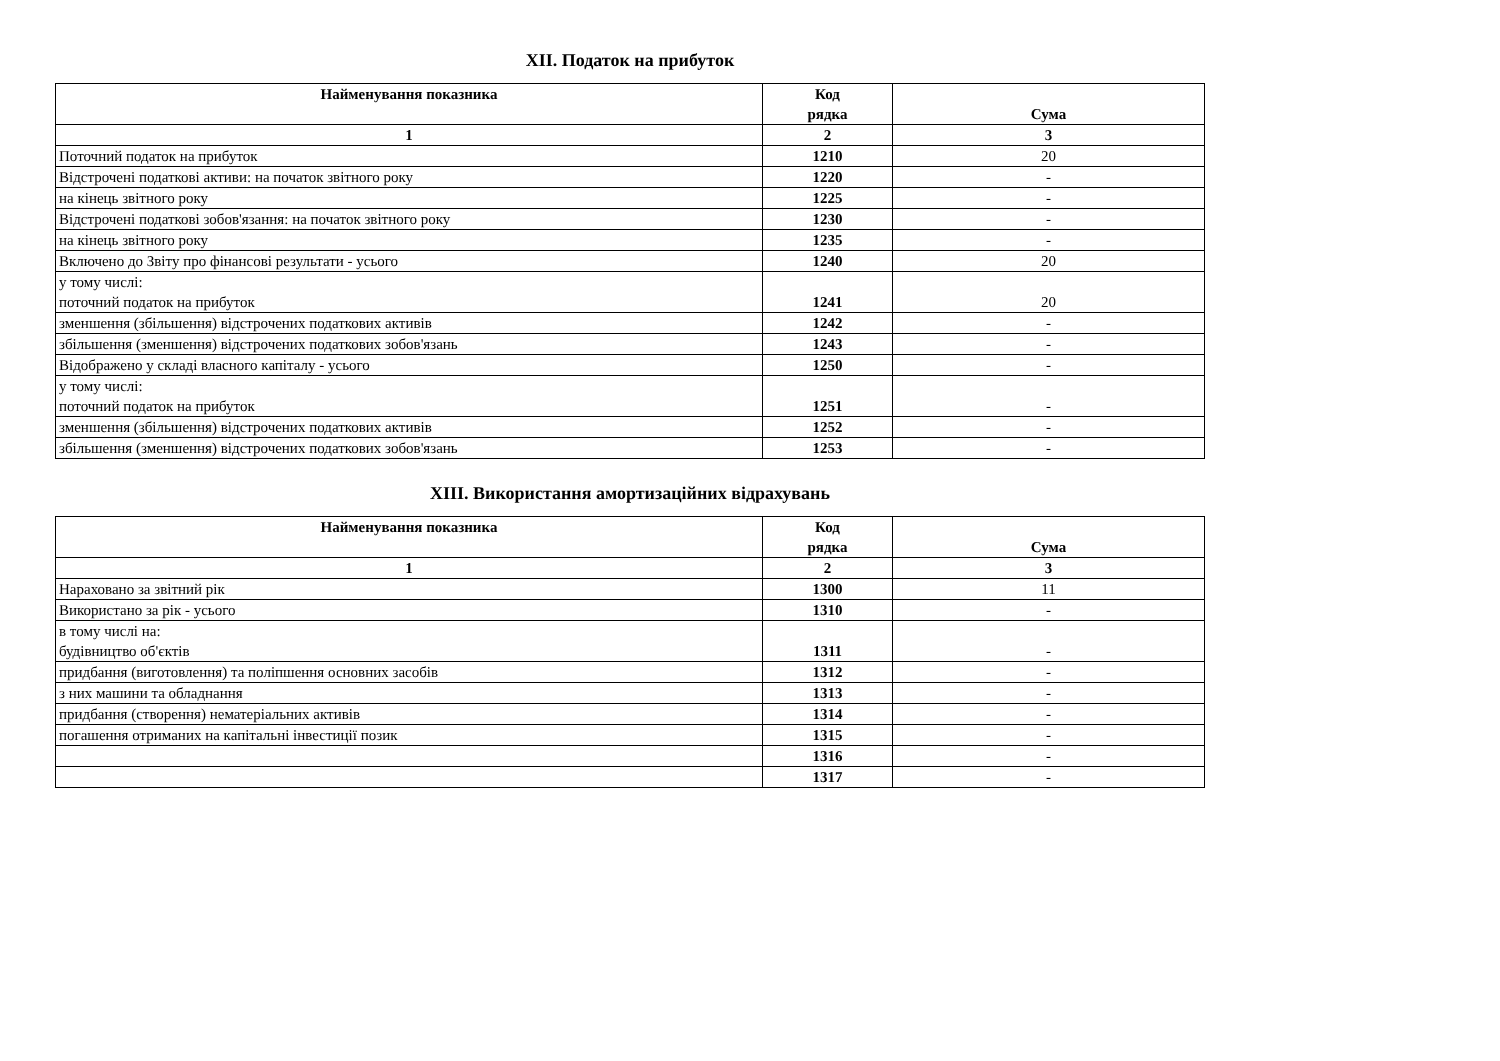XII. Податок на прибуток
| Найменування показника | Код рядка | Сума |
| --- | --- | --- |
| 1 | 2 | 3 |
| Поточний податок на прибуток | 1210 | 20 |
| Відстрочені податкові активи: на початок звітного року | 1220 | - |
| на кінець звітного року | 1225 | - |
| Відстрочені податкові зобов'язання: на початок звітного року | 1230 | - |
| на кінець звітного року | 1235 | - |
| Включено до Звіту про фінансові результати - усього | 1240 | 20 |
| у тому числі: поточний податок на прибуток | 1241 | 20 |
| зменшення (збільшення) відстрочених податкових активів | 1242 | - |
| збільшення (зменшення) відстрочених податкових зобов'язань | 1243 | - |
| Відображено у складі власного капіталу - усього | 1250 | - |
| у тому числі: поточний податок на прибуток | 1251 | - |
| зменшення (збільшення) відстрочених податкових активів | 1252 | - |
| збільшення (зменшення) відстрочених податкових зобов'язань | 1253 | - |
XIII. Використання амортизаційних відрахувань
| Найменування показника | Код рядка | Сума |
| --- | --- | --- |
| 1 | 2 | 3 |
| Нараховано за звітний рік | 1300 | 11 |
| Використано за рік - усього | 1310 | - |
| в тому числі на: будівництво об'єктів | 1311 | - |
| придбання (виготовлення) та поліпшення основних засобів | 1312 | - |
| з них машини та обладнання | 1313 | - |
| придбання (створення) нематеріальних активів | 1314 | - |
| погашення отриманих на капітальні інвестиції позик | 1315 | - |
| | 1316 | - |
| | 1317 | - |